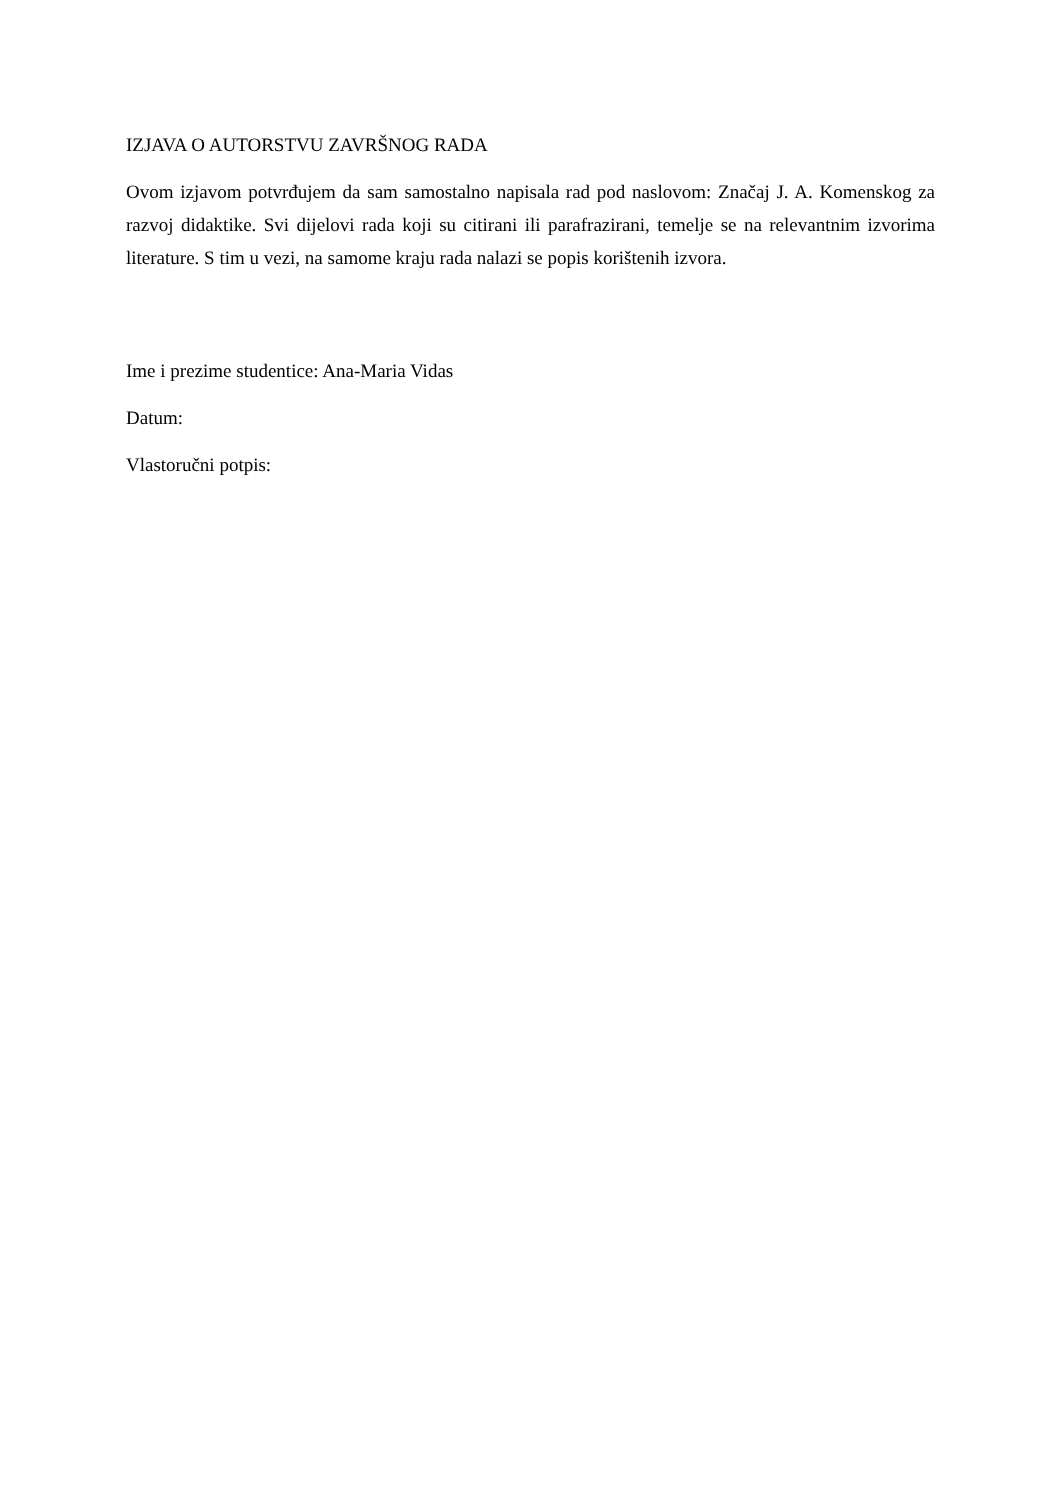IZJAVA O AUTORSTVU ZAVRŠNOG RADA
Ovom izjavom potvrđujem da sam samostalno napisala rad pod naslovom: Značaj J. A. Komenskog za razvoj didaktike. Svi dijelovi rada koji su citirani ili parafrazirani, temelje se na relevantnim izvorima literature. S tim u vezi, na samome kraju rada nalazi se popis korištenih izvora.
Ime i prezime studentice: Ana-Maria Vidas
Datum:
Vlastoručni potpis: